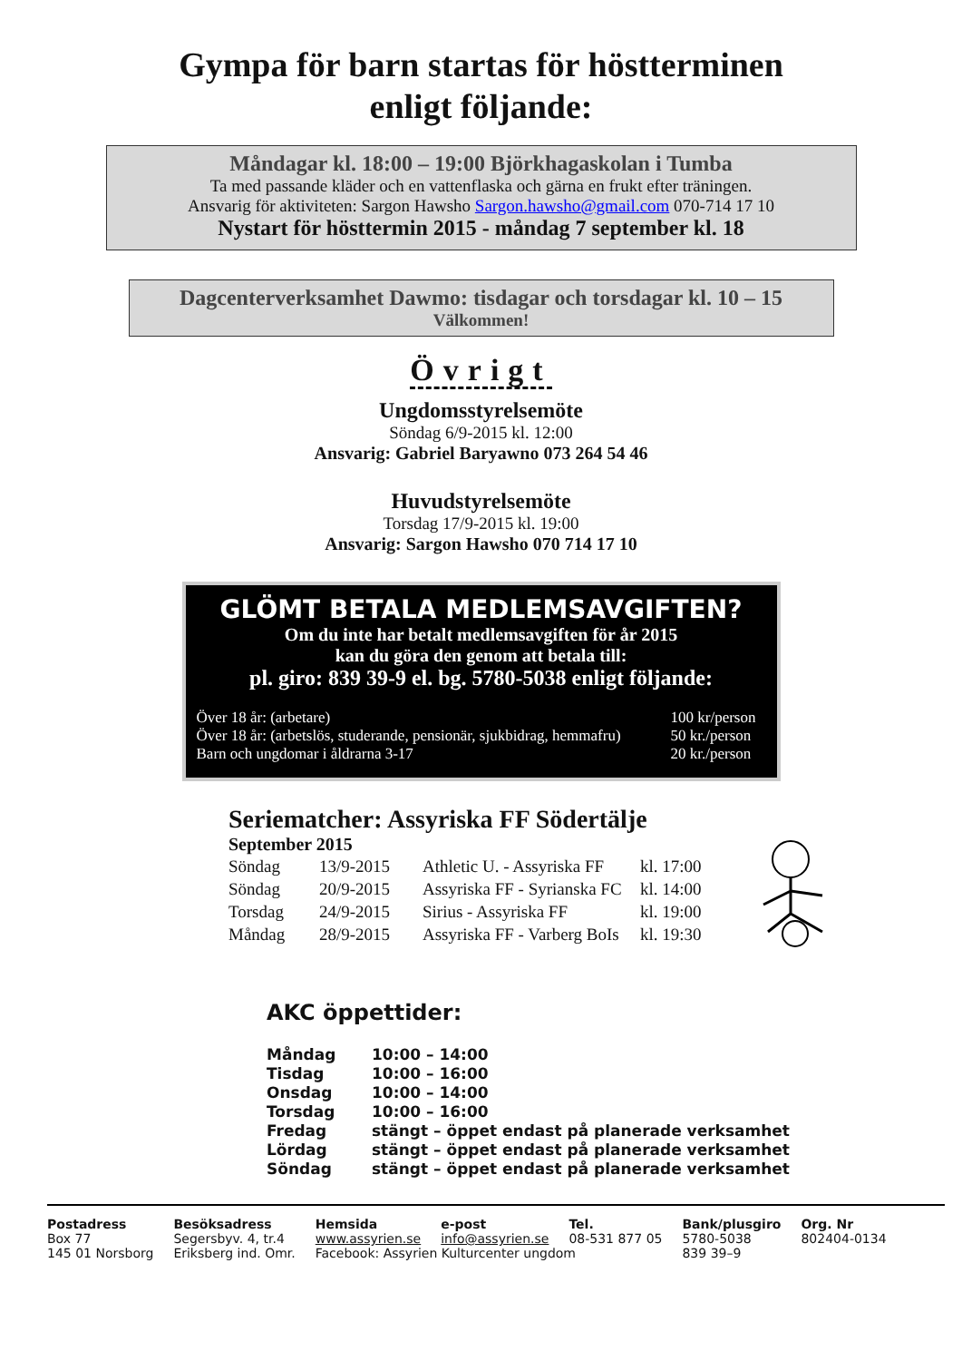Gympa för barn startas för höstterminen
enligt följande:
Måndagar kl. 18:00 – 19:00 Björkhagaskolan i Tumba
Ta med passande kläder och en vattenflaska och gärna en frukt efter träningen.
Ansvarig för aktiviteten: Sargon Hawsho Sargon.hawsho@gmail.com 070-714 17 10
Nystart för hösttermin 2015 - måndag 7 september kl. 18
Dagcenterverksamhet Dawmo: tisdagar och torsdagar kl. 10 – 15
Välkommen!
Övrigt
Ungdomsstyrelsemöte
Söndag 6/9-2015 kl. 12:00
Ansvarig: Gabriel Baryawno 073 264 54 46
Huvudstyrelsemöte
Torsdag 17/9-2015 kl. 19:00
Ansvarig: Sargon Hawsho 070 714 17 10
GLÖMT BETALA MEDLEMSAVGIFTEN?
Om du inte har betalt medlemsavgiften för år 2015
kan du göra den genom att betala till:
pl. giro: 839 39-9 el. bg. 5780-5038 enligt följande:
| Över 18 år: (arbetare) | 100 kr/person |
| Över 18 år: (arbetslös, studerande, pensionär, sjukbidrag, hemmafru) | 50 kr./person |
| Barn och ungdomar i åldrarna 3-17 | 20 kr./person |
Seriematcher: Assyriska FF Södertälje
September 2015
| Söndag | 13/9-2015 | Athletic U. - Assyriska FF | kl. 17:00 |
| Söndag | 20/9-2015 | Assyriska FF - Syrianska FC | kl. 14:00 |
| Torsdag | 24/9-2015 | Sirius - Assyriska FF | kl. 19:00 |
| Måndag | 28/9-2015 | Assyriska FF - Varberg BoIs | kl. 19:30 |
AKC öppettider:
| Måndag | 10:00 – 14:00 |
| Tisdag | 10:00 – 16:00 |
| Onsdag | 10:00 – 14:00 |
| Torsdag | 10:00 – 16:00 |
| Fredag | stängt – öppet endast på planerade verksamhet |
| Lördag | stängt – öppet endast på planerade verksamhet |
| Söndag | stängt – öppet endast på planerade verksamhet |
| Postadress | Besöksadress | Hemsida | e-post | Tel. | Bank/plusgiro | Org. Nr |
| Box 77 | Segersbyv. 4, tr.4 | www.assyrien.se | info@assyrien.se | 08-531 877 05 | 5780-5038 | 802404-0134 |
| 145 01 Norsborg | Eriksberg ind. Omr. | Facebook: Assyrien Kulturcenter ungdom | | | 839 39–9 | |